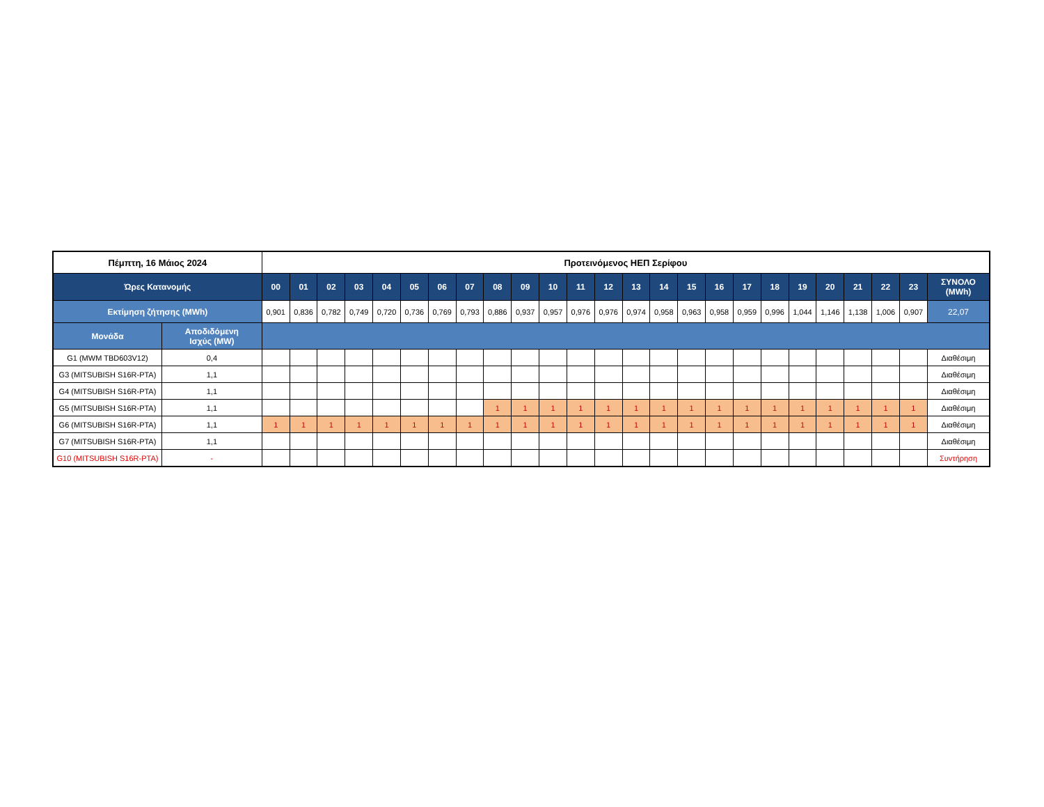| Πέμπτη, 16 Μάιος 2024 | | Προτεινόμενος ΗΕΠ Σερίφου | | | | | | | | | | | | | | | | | | | | | | | | |
| --- | --- | --- | --- | --- | --- | --- | --- | --- | --- | --- | --- | --- | --- | --- | --- | --- | --- | --- | --- | --- | --- | --- | --- | --- | --- | --- |
| Ώρες Κατανομής | | 00 | 01 | 02 | 03 | 04 | 05 | 06 | 07 | 08 | 09 | 10 | 11 | 12 | 13 | 14 | 15 | 16 | 17 | 18 | 19 | 20 | 21 | 22 | 23 | ΣΥΝΟΛΟ (MWh) |
| Εκτίμηση ζήτησης (MWh) | | 0,901 | 0,836 | 0,782 | 0,749 | 0,720 | 0,736 | 0,769 | 0,793 | 0,886 | 0,937 | 0,957 | 0,976 | 0,976 | 0,974 | 0,958 | 0,963 | 0,958 | 0,959 | 0,996 | 1,044 | 1,146 | 1,138 | 1,006 | 0,907 | 22,07 |
| Μονάδα | Αποδιδόμενη Ισχύς (MW) | | | | | | | | | | | | | | | | | | | | | | | | | |
| G1 (MWM TBD603V12) | 0,4 | | | | | | | | | | | | | | | | | | | | | | | | | Διαθέσιμη |
| G3 (MITSUBISH S16R-PTA) | 1,1 | | | | | | | | | | | | | | | | | | | | | | | | | Διαθέσιμη |
| G4 (MITSUBISH S16R-PTA) | 1,1 | | | | | | | | | | | | | | | | | | | | | | | | | Διαθέσιμη |
| G5 (MITSUBISH S16R-PTA) | 1,1 | | | | | | | | | 1 | 1 | 1 | 1 | 1 | 1 | 1 | 1 | 1 | 1 | 1 | 1 | 1 | 1 | 1 | 1 | Διαθέσιμη |
| G6 (MITSUBISH S16R-PTA) | 1,1 | 1 | 1 | 1 | 1 | 1 | 1 | 1 | 1 | 1 | 1 | 1 | 1 | 1 | 1 | 1 | 1 | 1 | 1 | 1 | 1 | 1 | 1 | 1 | 1 | Διαθέσιμη |
| G7 (MITSUBISH S16R-PTA) | 1,1 | | | | | | | | | | | | | | | | | | | | | | | | | Διαθέσιμη |
| G10 (MITSUBISH S16R-PTA) | - | | | | | | | | | | | | | | | | | | | | | | | | | Συντήρηση |